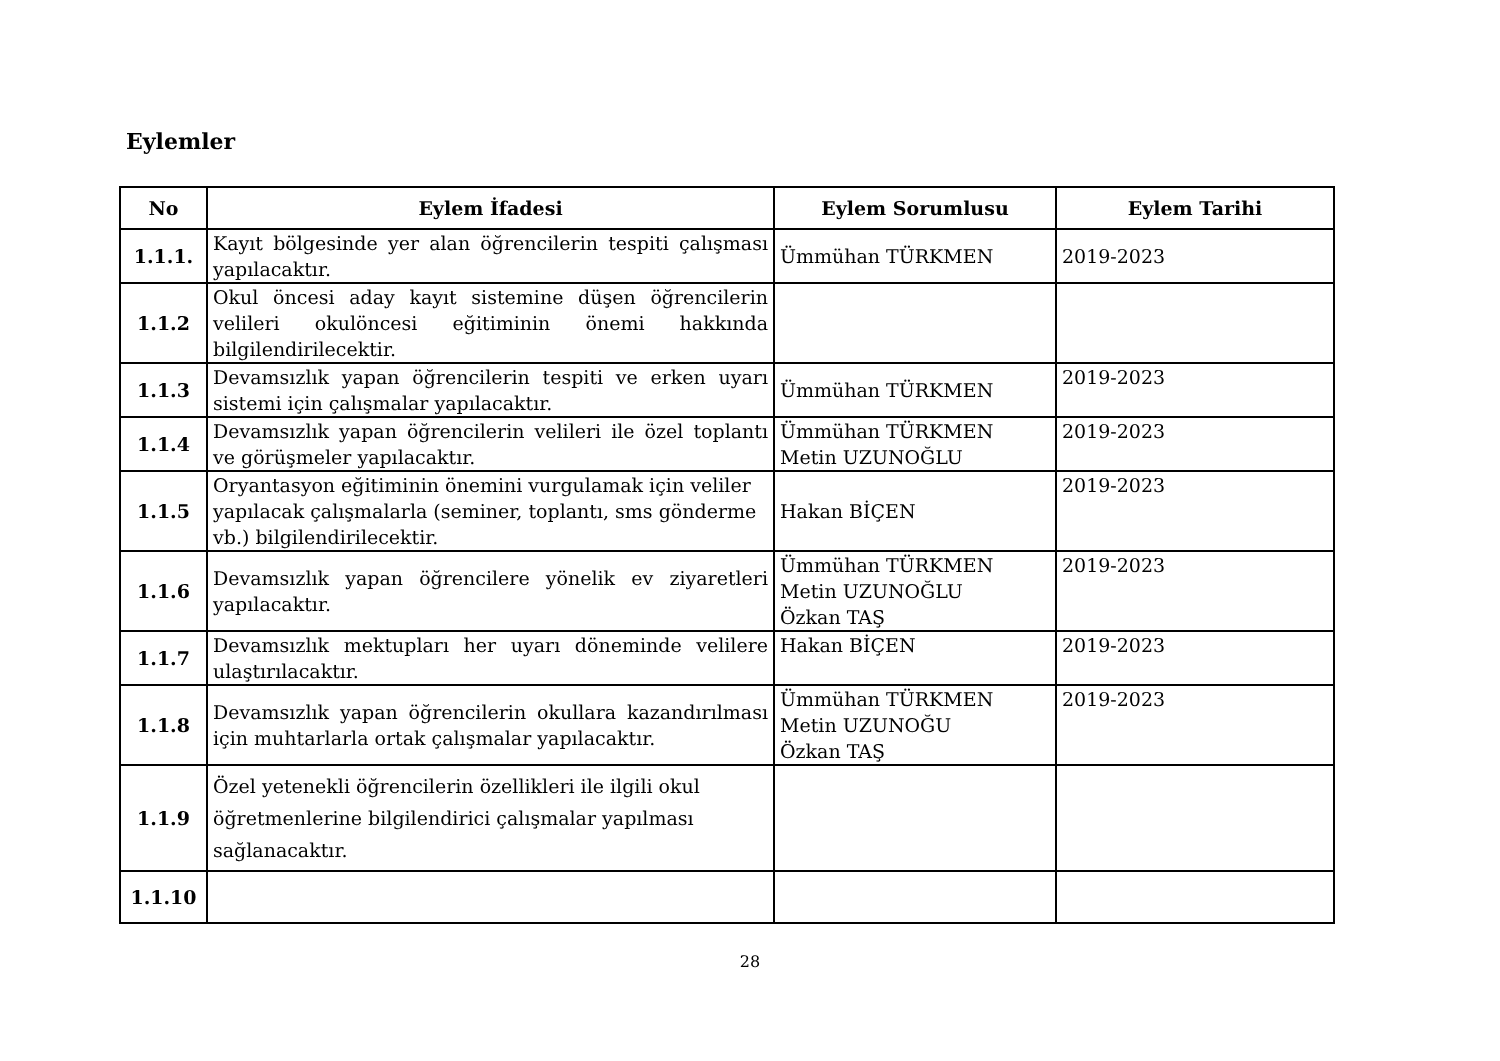Eylemler
| No | Eylem İfadesi | Eylem Sorumlusu | Eylem Tarihi |
| --- | --- | --- | --- |
| 1.1.1. | Kayıt bölgesinde yer alan öğrencilerin tespiti çalışması yapılacaktır. | Ümmühan TÜRKMEN | 2019-2023 |
| 1.1.2 | Okul öncesi aday kayıt sistemine düşen öğrencilerin velileri okulöncesi eğitiminin önemi hakkında bilgilendirilecektir. | | |
| 1.1.3 | Devamsızlık yapan öğrencilerin tespiti ve erken uyarı sistemi için çalışmalar yapılacaktır. | Ümmühan TÜRKMEN | 2019-2023 |
| 1.1.4 | Devamsızlık yapan öğrencilerin velileri ile özel toplantı ve görüşmeler yapılacaktır. | Ümmühan TÜRKMEN Metin UZUNOĞLU | 2019-2023 |
| 1.1.5 | Oryantasyon eğitiminin önemini vurgulamak için veliler yapılacak çalışmalarla (seminer, toplantı, sms gönderme vb.) bilgilendirilecektir. | Hakan BİÇEN | 2019-2023 |
| 1.1.6 | Devamsızlık yapan öğrencilere yönelik ev ziyaretleri yapılacaktır. | Ümmühan TÜRKMEN Metin UZUNOĞLU Özkan TAŞ | 2019-2023 |
| 1.1.7 | Devamsızlık mektupları her uyarı döneminde velilere ulaştırılacaktır. | Hakan BİÇEN | 2019-2023 |
| 1.1.8 | Devamsızlık yapan öğrencilerin okullara kazandırılması için muhtarlarla ortak çalışmalar yapılacaktır. | Ümmühan TÜRKMEN Metin UZUNOĞU Özkan TAŞ | 2019-2023 |
| 1.1.9 | Özel yetenekli öğrencilerin özellikleri ile ilgili okul öğretmenlerine bilgilendirici çalışmalar yapılması sağlanacaktır. | | |
| 1.1.10 | | | |
28